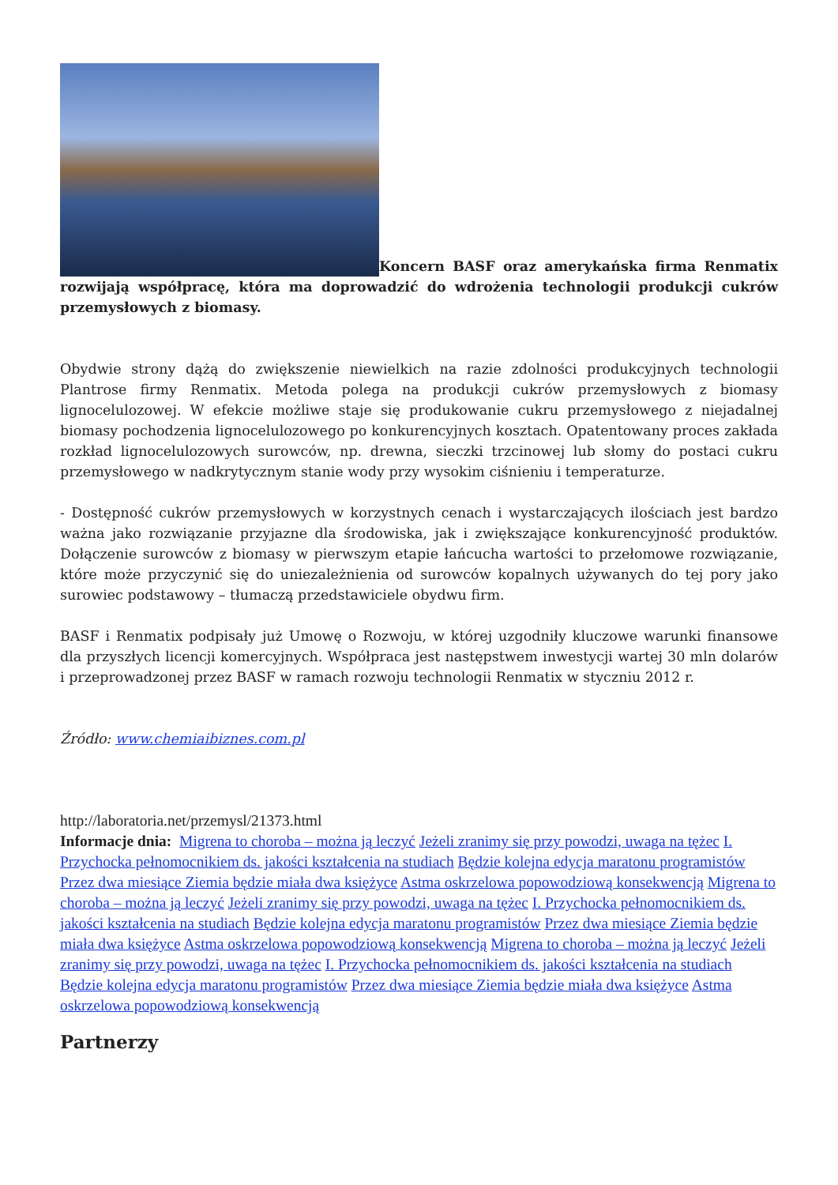Koncern BASF oraz amerykańska firma Renmatix rozwijają współpracę, która ma doprowadzić do wdrożenia technologii produkcji cukrów przemysłowych z biomasy.
Obydwie strony dążą do zwiększenie niewielkich na razie zdolności produkcyjnych technologii Plantrose firmy Renmatix. Metoda polega na produkcji cukrów przemysłowych z biomasy lignocelulozowej. W efekcie możliwe staje się produkowanie cukru przemysłowego z niejadalnej biomasy pochodzenia lignocelulozowego po konkurencyjnych kosztach. Opatentowany proces zakłada rozkład lignocelulozowych surowców, np. drewna, sieczki trzcinowej lub słomy do postaci cukru przemysłowego w nadkrytycznym stanie wody przy wysokim ciśnieniu i temperaturze.
- Dostępność cukrów przemysłowych w korzystnych cenach i wystarczających ilościach jest bardzo ważna jako rozwiązanie przyjazne dla środowiska, jak i zwiększające konkurencyjność produktów. Dołączenie surowców z biomasy w pierwszym etapie łańcucha wartości to przełomowe rozwiązanie, które może przyczynić się do uniezależnienia od surowców kopalnych używanych do tej pory jako surowiec podstawowy – tłumaczą przedstawiciele obydwu firm.
BASF i Renmatix podpisały już Umowę o Rozwoju, w której uzgodniły kluczowe warunki finansowe dla przyszłych licencji komercyjnych. Współpraca jest następstwem inwestycji wartej 30 mln dolarów i przeprowadzonej przez BASF w ramach rozwoju technologii Renmatix w styczniu 2012 r.
Źródło: www.chemiaibiznes.com.pl
http://laboratoria.net/przemysl/21373.html
Informacje dnia: Migrena to choroba – można ją leczyć Jeżeli zranimy się przy powodzi, uwaga na tężec I. Przychocka pełnomocnikiem ds. jakości kształcenia na studiach Będzie kolejna edycja maratonu programistów Przez dwa miesiące Ziemia będzie miała dwa księżyce Astma oskrzelowa popowodziową konsekwencją Migrena to choroba – można ją leczyć Jeżeli zranimy się przy powodzi, uwaga na tężec I. Przychocka pełnomocnikiem ds. jakości kształcenia na studiach Będzie kolejna edycja maratonu programistów Przez dwa miesiące Ziemia będzie miała dwa księżyce Astma oskrzelowa popowodziową konsekwencją Migrena to choroba – można ją leczyć Jeżeli zranimy się przy powodzi, uwaga na tężec I. Przychocka pełnomocnikiem ds. jakości kształcenia na studiach Będzie kolejna edycja maratonu programistów Przez dwa miesiące Ziemia będzie miała dwa księżyce Astma oskrzelowa popowodziową konsekwencją
Partnerzy